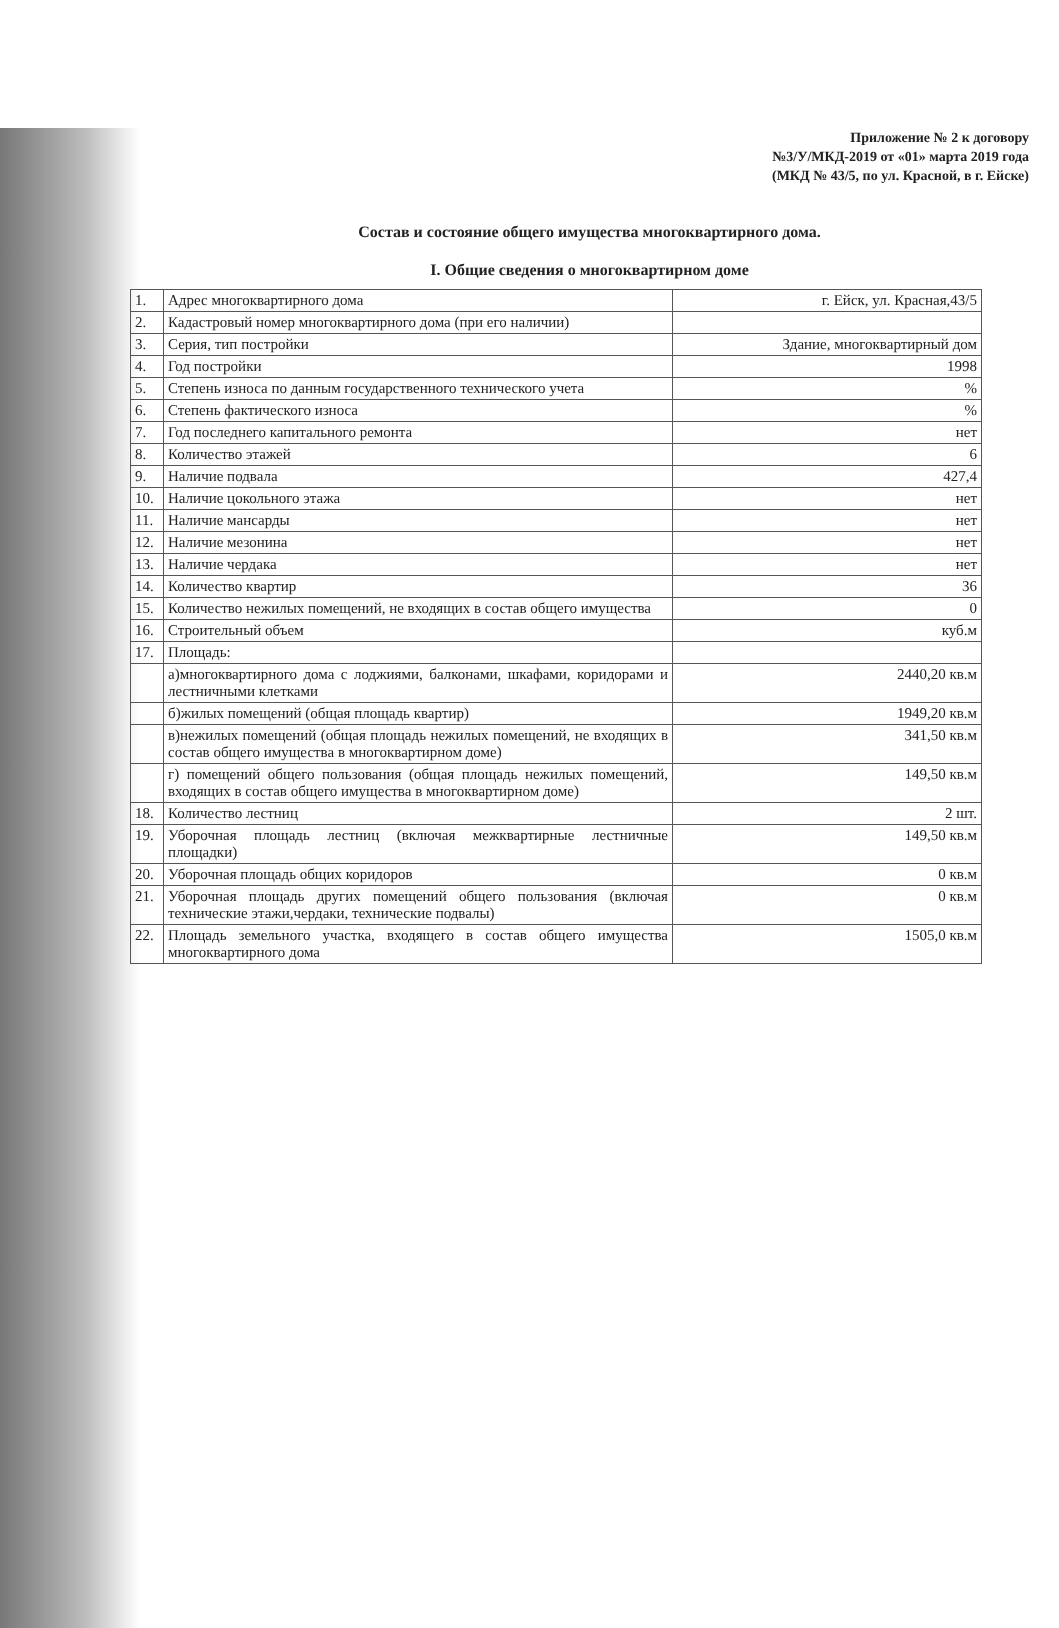Приложение № 2 к договору
№3/У/МКД-2019 от «01» марта 2019 года
(МКД № 43/5, по ул. Красной, в г. Ейске)
Состав и состояние общего имущества многоквартирного дома.
I. Общие сведения о многоквартирном доме
| 1. | Адрес многоквартирного дома | г. Ейск, ул. Красная,43/5 |
| 2. | Кадастровый номер многоквартирного дома (при его наличии) | |
| 3. | Серия, тип постройки | Здание, многоквартирный дом |
| 4. | Год постройки | 1998 |
| 5. | Степень износа по данным государственного технического учета | % |
| 6. | Степень фактического износа | % |
| 7. | Год последнего капитального ремонта | нет |
| 8. | Количество этажей | 6 |
| 9. | Наличие подвала | 427,4 |
| 10. | Наличие цокольного этажа | нет |
| 11. | Наличие мансарды | нет |
| 12. | Наличие мезонина | нет |
| 13. | Наличие чердака | нет |
| 14. | Количество квартир | 36 |
| 15. | Количество нежилых помещений, не входящих в состав общего имущества | 0 |
| 16. | Строительный объем | куб.м |
| 17. | Площадь: | |
| | а)многоквартирного дома с лоджиями, балконами, шкафами, коридорами и лестничными клетками | 2440,20 кв.м |
| | б)жилых помещений (общая площадь квартир) | 1949,20 кв.м |
| | в)нежилых помещений (общая площадь нежилых помещений, не входящих в состав общего имущества в многоквартирном доме) | 341,50 кв.м |
| | г) помещений общего пользования (общая площадь нежилых помещений, входящих в состав общего имущества в многоквартирном доме) | 149,50 кв.м |
| 18. | Количество лестниц | 2 шт. |
| 19. | Уборочная площадь лестниц (включая межквартирные лестничные площадки) | 149,50 кв.м |
| 20. | Уборочная площадь общих коридоров | 0 кв.м |
| 21. | Уборочная площадь других помещений общего пользования (включая технические этажи,чердаки, технические подвалы) | 0 кв.м |
| 22. | Площадь земельного участка, входящего в состав общего имущества многоквартирного дома | 1505,0 кв.м |